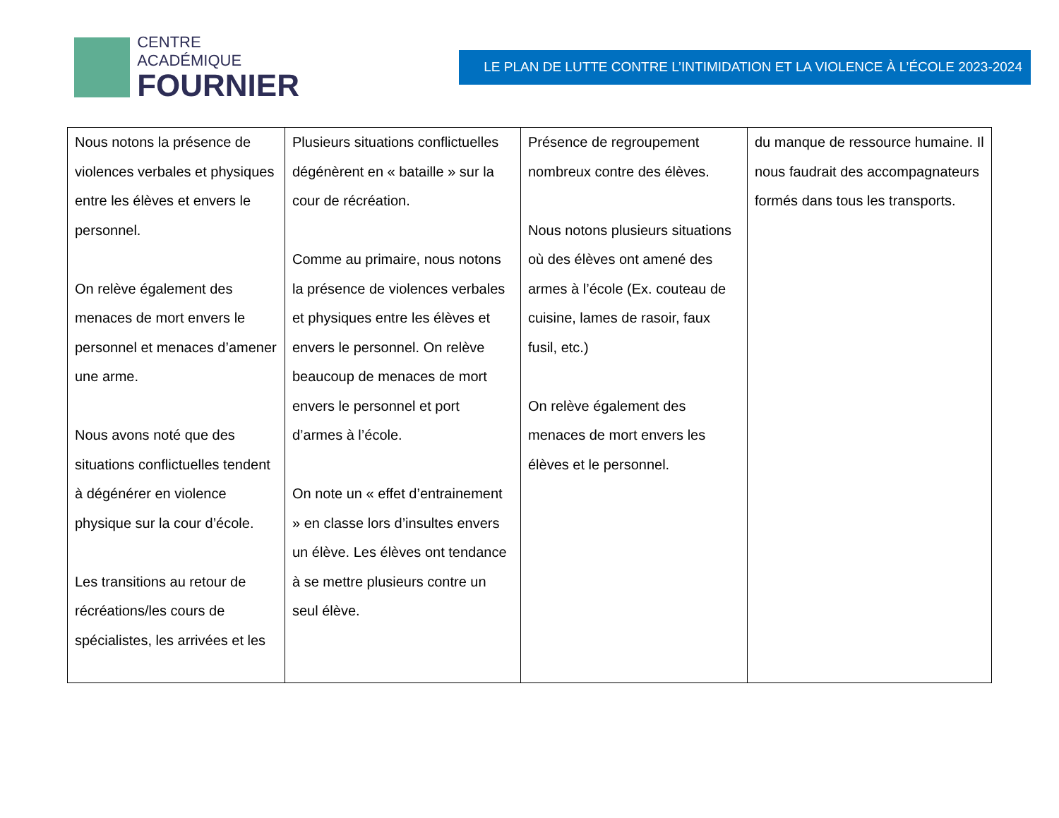CENTRE ACADÉMIQUE
FOURNIER
LE PLAN DE LUTTE CONTRE L’INTIMIDATION ET LA VIOLENCE À L’ÉCOLE 2023-2024
| Nous notons la présence de violences verbales et physiques entre les élèves et envers le personnel. On relève également des menaces de mort envers le personnel et menaces d’amener une arme. Nous avons noté que des situations conflictuelles tendent à dégénérer en violence physique sur la cour d’école. Les transitions au retour de récréations/les cours de spécialistes, les arrivées et les | Plusieurs situations conflictuelles dégénèrent en « bataille » sur la cour de récréation. Comme au primaire, nous notons la présence de violences verbales et physiques entre les élèves et envers le personnel. On relève beaucoup de menaces de mort envers le personnel et port d’armes à l’école. On note un « effet d’entrainement » en classe lors d’insultes envers un élève. Les élèves ont tendance à se mettre plusieurs contre un seul élève. | Présence de regroupement nombreux contre des élèves. Nous notons plusieurs situations où des élèves ont amené des armes à l’école (Ex. couteau de cuisine, lames de rasoir, faux fusil, etc.) On relève également des menaces de mort envers les élèves et le personnel. | du manque de ressource humaine. Il nous faudrait des accompagnateurs formés dans tous les transports. |